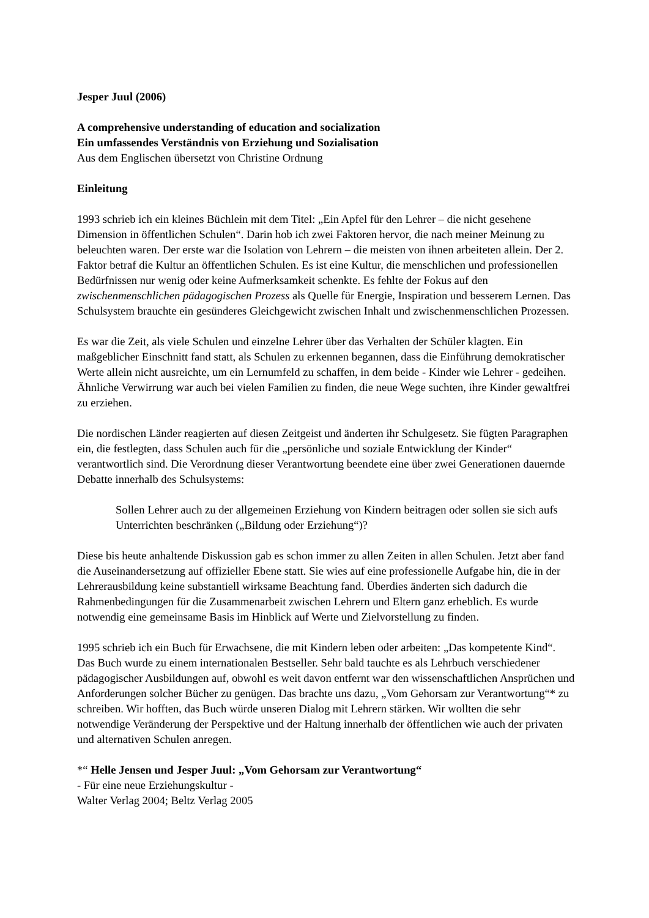Jesper Juul (2006)
A comprehensive understanding of education and socialization
Ein umfassendes Verständnis von Erziehung und Sozialisation
Aus dem Englischen übersetzt von Christine Ordnung
Einleitung
1993 schrieb ich ein kleines Büchlein mit dem Titel: „Ein Apfel für den Lehrer – die nicht gesehene Dimension in öffentlichen Schulen“. Darin hob ich zwei Faktoren hervor, die nach meiner Meinung zu beleuchten waren. Der erste war die Isolation von Lehrern – die meisten von ihnen arbeiteten allein. Der 2. Faktor betraf die Kultur an öffentlichen Schulen. Es ist eine Kultur, die menschlichen und professionellen Bedürfnissen nur wenig oder keine Aufmerksamkeit schenkte. Es fehlte der Fokus auf den zwischenmenschlichen pädagogischen Prozess als Quelle für Energie, Inspiration und besserem Lernen. Das Schulsystem brauchte ein gesünderes Gleichgewicht zwischen Inhalt und zwischenmenschlichen Prozessen.
Es war die Zeit, als viele Schulen und einzelne Lehrer über das Verhalten der Schüler klagten. Ein maßgeblicher Einschnitt fand statt, als Schulen zu erkennen begannen, dass die Einführung demokratischer Werte allein nicht ausreichte, um ein Lernumfeld zu schaffen, in dem beide - Kinder wie Lehrer - gedeihen. Ähnliche Verwirrung war auch bei vielen Familien zu finden, die neue Wege suchten, ihre Kinder gewaltfrei zu erziehen.
Die nordischen Länder reagierten auf diesen Zeitgeist und änderten ihr Schulgesetz. Sie fügten Paragraphen ein, die festlegten, dass Schulen auch für die „persönliche und soziale Entwicklung der Kinder“ verantwortlich sind. Die Verordnung dieser Verantwortung beendete eine über zwei Generationen dauernde Debatte innerhalb des Schulsystems:
Sollen Lehrer auch zu der allgemeinen Erziehung von Kindern beitragen oder sollen sie sich aufs Unterrichten beschränken („Bildung oder Erziehung“)?
Diese bis heute anhaltende Diskussion gab es schon immer zu allen Zeiten in allen Schulen. Jetzt aber fand die Auseinandersetzung auf offizieller Ebene statt. Sie wies auf eine professionelle Aufgabe hin, die in der Lehrerausbildung keine substantiell wirksame Beachtung fand. Überdies änderten sich dadurch die Rahmenbedingungen für die Zusammenarbeit zwischen Lehrern und Eltern ganz erheblich. Es wurde notwendig eine gemeinsame Basis im Hinblick auf Werte und Zielvorstellung zu finden.
1995 schrieb ich ein Buch für Erwachsene, die mit Kindern leben oder arbeiten: „Das kompetente Kind“. Das Buch wurde zu einem internationalen Bestseller. Sehr bald tauchte es als Lehrbuch verschiedener pädagogischer Ausbildungen auf, obwohl es weit davon entfernt war den wissenschaftlichen Ansprüchen und Anforderungen solcher Bücher zu genügen. Das brachte uns dazu, „Vom Gehorsam zur Verantwortung“* zu schreiben. Wir hofften, das Buch würde unseren Dialog mit Lehrern stärken. Wir wollten die sehr notwendige Veränderung der Perspektive und der Haltung innerhalb der öffentlichen wie auch der privaten und alternativen Schulen anregen.
*“ Helle Jensen und Jesper Juul: „Vom Gehorsam zur Verantwortung“
- Für eine neue Erziehungskultur -
Walter Verlag 2004; Beltz Verlag 2005